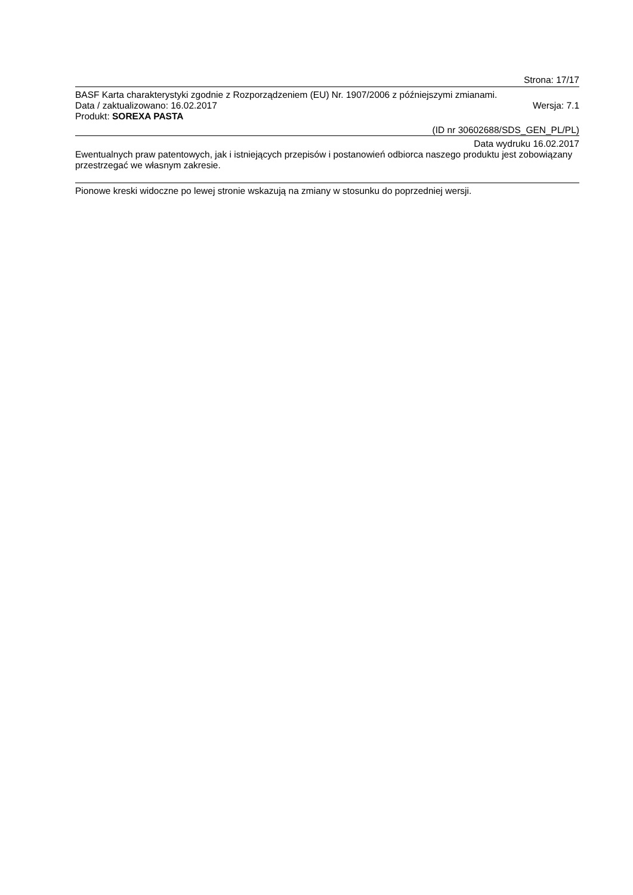Strona: 17/17
BASF Karta charakterystyki zgodnie z Rozporządzeniem (EU) Nr. 1907/2006 z późniejszymi zmianami.
Data / zaktualizowano: 16.02.2017 Wersja: 7.1
Produkt: SOREXA PASTA
(ID nr 30602688/SDS_GEN_PL/PL)
Data wydruku 16.02.2017
Ewentualnych praw patentowych, jak i istniejących przepisów i postanowień odbiorca naszego produktu jest zobowiązany przestrzegać we własnym zakresie.
Pionowe kreski widoczne po lewej stronie wskazują na zmiany w stosunku do poprzedniej wersji.